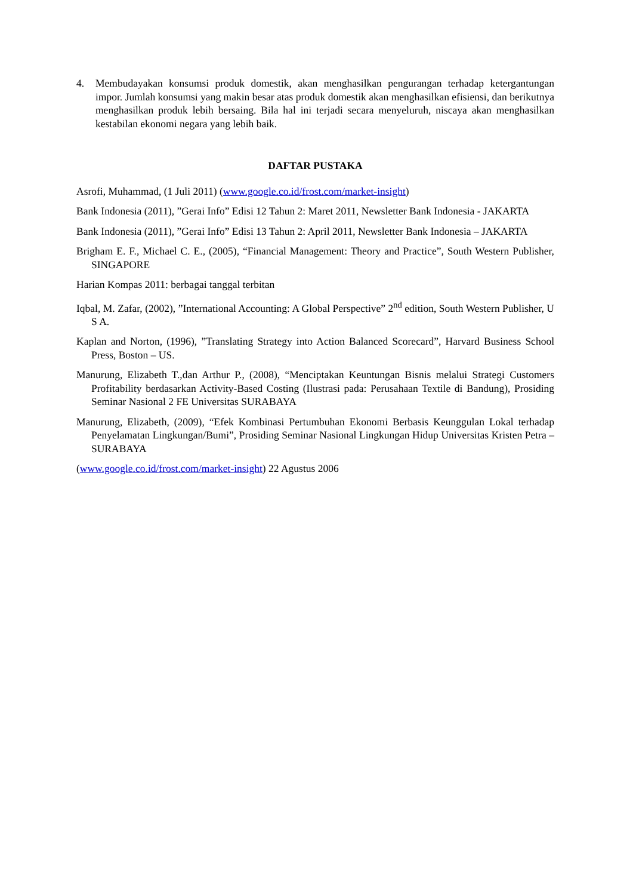4. Membudayakan konsumsi produk domestik, akan menghasilkan pengurangan terhadap ketergantungan impor. Jumlah konsumsi yang makin besar atas produk domestik akan menghasilkan efisiensi, dan berikutnya menghasilkan produk lebih bersaing. Bila hal ini terjadi secara menyeluruh, niscaya akan menghasilkan kestabilan ekonomi negara yang lebih baik.
DAFTAR PUSTAKA
Asrofi, Muhammad, (1 Juli 2011) (www.google.co.id/frost.com/market-insight)
Bank Indonesia (2011), ”Gerai Info” Edisi 12 Tahun 2: Maret 2011, Newsletter Bank Indonesia - JAKARTA
Bank Indonesia (2011), ”Gerai Info” Edisi 13 Tahun 2: April 2011, Newsletter Bank Indonesia – JAKARTA
Brigham E. F., Michael C. E., (2005), “Financial Management: Theory and Practice”, South Western Publisher, SINGAPORE
Harian Kompas 2011: berbagai tanggal terbitan
Iqbal, M. Zafar, (2002), ”International Accounting: A Global Perspective” 2<sup>nd</sup> edition, South Western Publisher, U S A.
Kaplan and Norton, (1996), ”Translating Strategy into Action Balanced Scorecard”, Harvard Business School Press, Boston – US.
Manurung, Elizabeth T.,dan Arthur P., (2008), “Menciptakan Keuntungan Bisnis melalui Strategi Customers Profitability berdasarkan Activity-Based Costing (Ilustrasi pada: Perusahaan Textile di Bandung), Prosiding Seminar Nasional 2 FE Universitas SURABAYA
Manurung, Elizabeth, (2009), “Efek Kombinasi Pertumbuhan Ekonomi Berbasis Keunggulan Lokal terhadap Penyelamatan Lingkungan/Bumi”, Prosiding Seminar Nasional Lingkungan Hidup Universitas Kristen Petra – SURABAYA
(www.google.co.id/frost.com/market-insight) 22 Agustus 2006